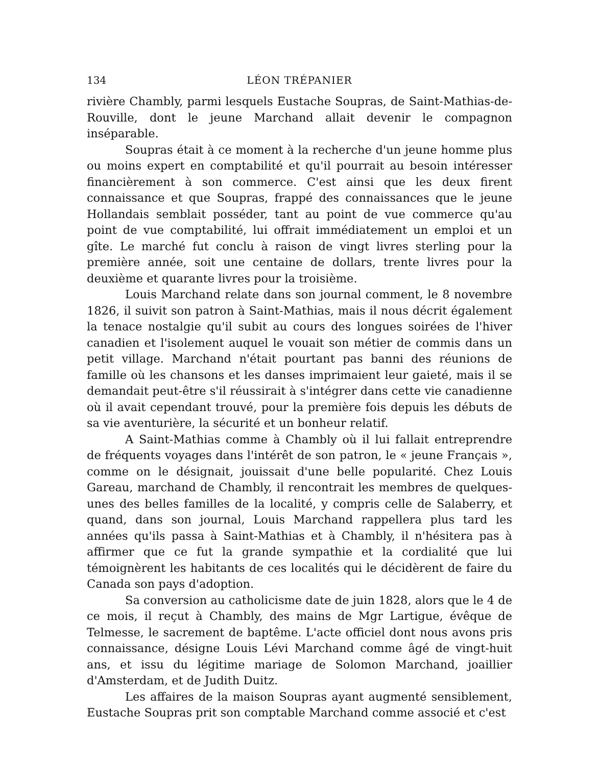134 LÉON TRÉPANIER
rivière Chambly, parmi lesquels Eustache Soupras, de Saint-Mathias-de-Rouville, dont le jeune Marchand allait devenir le compagnon inséparable.
Soupras était à ce moment à la recherche d'un jeune homme plus ou moins expert en comptabilité et qu'il pourrait au besoin intéresser financièrement à son commerce. C'est ainsi que les deux firent connaissance et que Soupras, frappé des connaissances que le jeune Hollandais semblait posséder, tant au point de vue commerce qu'au point de vue comptabilité, lui offrait immédiatement un emploi et un gîte. Le marché fut conclu à raison de vingt livres sterling pour la première année, soit une centaine de dollars, trente livres pour la deuxième et quarante livres pour la troisième.
Louis Marchand relate dans son journal comment, le 8 novembre 1826, il suivit son patron à Saint-Mathias, mais il nous décrit également la tenace nostalgie qu'il subit au cours des longues soirées de l'hiver canadien et l'isolement auquel le vouait son métier de commis dans un petit village. Marchand n'était pourtant pas banni des réunions de famille où les chansons et les danses imprimaient leur gaieté, mais il se demandait peut-être s'il réussirait à s'intégrer dans cette vie canadienne où il avait cependant trouvé, pour la première fois depuis les débuts de sa vie aventurière, la sécurité et un bonheur relatif.
A Saint-Mathias comme à Chambly où il lui fallait entreprendre de fréquents voyages dans l'intérêt de son patron, le « jeune Français », comme on le désignait, jouissait d'une belle popularité. Chez Louis Gareau, marchand de Chambly, il rencontrait les membres de quelques-unes des belles familles de la localité, y compris celle de Salaberry, et quand, dans son journal, Louis Marchand rappellera plus tard les années qu'ils passa à Saint-Mathias et à Chambly, il n'hésitera pas à affirmer que ce fut la grande sympathie et la cordialité que lui témoignèrent les habitants de ces localités qui le décidèrent de faire du Canada son pays d'adoption.
Sa conversion au catholicisme date de juin 1828, alors que le 4 de ce mois, il reçut à Chambly, des mains de Mgr Lartigue, évêque de Telmesse, le sacrement de baptême. L'acte officiel dont nous avons pris connaissance, désigne Louis Lévi Marchand comme âgé de vingt-huit ans, et issu du légitime mariage de Solomon Marchand, joaillier d'Amsterdam, et de Judith Duitz.
Les affaires de la maison Soupras ayant augmenté sensiblement, Eustache Soupras prit son comptable Marchand comme associé et c'est